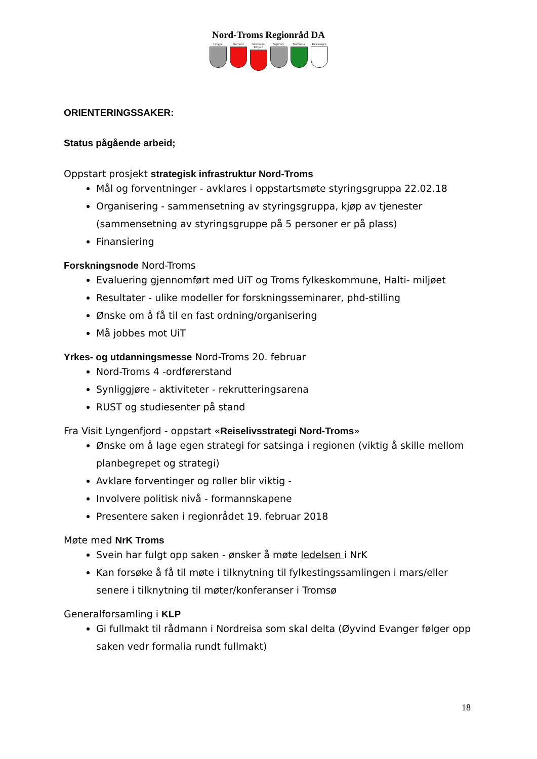Nord-Troms Regionråd DA
Lyngen Storfjord Gáivuotna/ Kåfjord
Skjervøy Nordreisa Kvænangen
ORIENTERINGSSAKER:
Status pågående arbeid;
Oppstart prosjekt strategisk infrastruktur Nord-Troms
Mål og forventninger - avklares i oppstartsmøte styringsgruppa 22.02.18
Organisering - sammensetning av styringsgruppa, kjøp av tjenester (sammensetning av styringsgruppe på 5 personer er på plass)
Finansiering
Forskningsnode Nord-Troms
Evaluering gjennomført med UiT og Troms fylkeskommune, Halti- miljøet
Resultater - ulike modeller for forskningsseminarer, phd-stilling
Ønske om å få til en fast ordning/organisering
Må jobbes mot UiT
Yrkes- og utdanningsmesse Nord-Troms 20. februar
Nord-Troms 4 -ordførerstand
Synliggjøre - aktiviteter - rekrutteringsarena
RUST og studiesenter på stand
Fra Visit Lyngenfjord - oppstart «Reiselivsstrategi Nord-Troms»
Ønske om å lage egen strategi for satsinga i regionen (viktig å skille mellom planbegrepet og strategi)
Avklare forventinger og roller blir viktig -
Involvere politisk nivå - formannskapene
Presentere saken i regionrådet 19. februar 2018
Møte med NrK Troms
Svein har fulgt opp saken - ønsker å møte ledelsen i NrK
Kan forsøke å få til møte i tilknytning til fylkestingssamlingen i mars/eller senere i tilknytning til møter/konferanser i Tromsø
Generalforsamling i KLP
Gi fullmakt til rådmann i Nordreisa som skal delta (Øyvind Evanger følger opp saken vedr formalia rundt fullmakt)
18